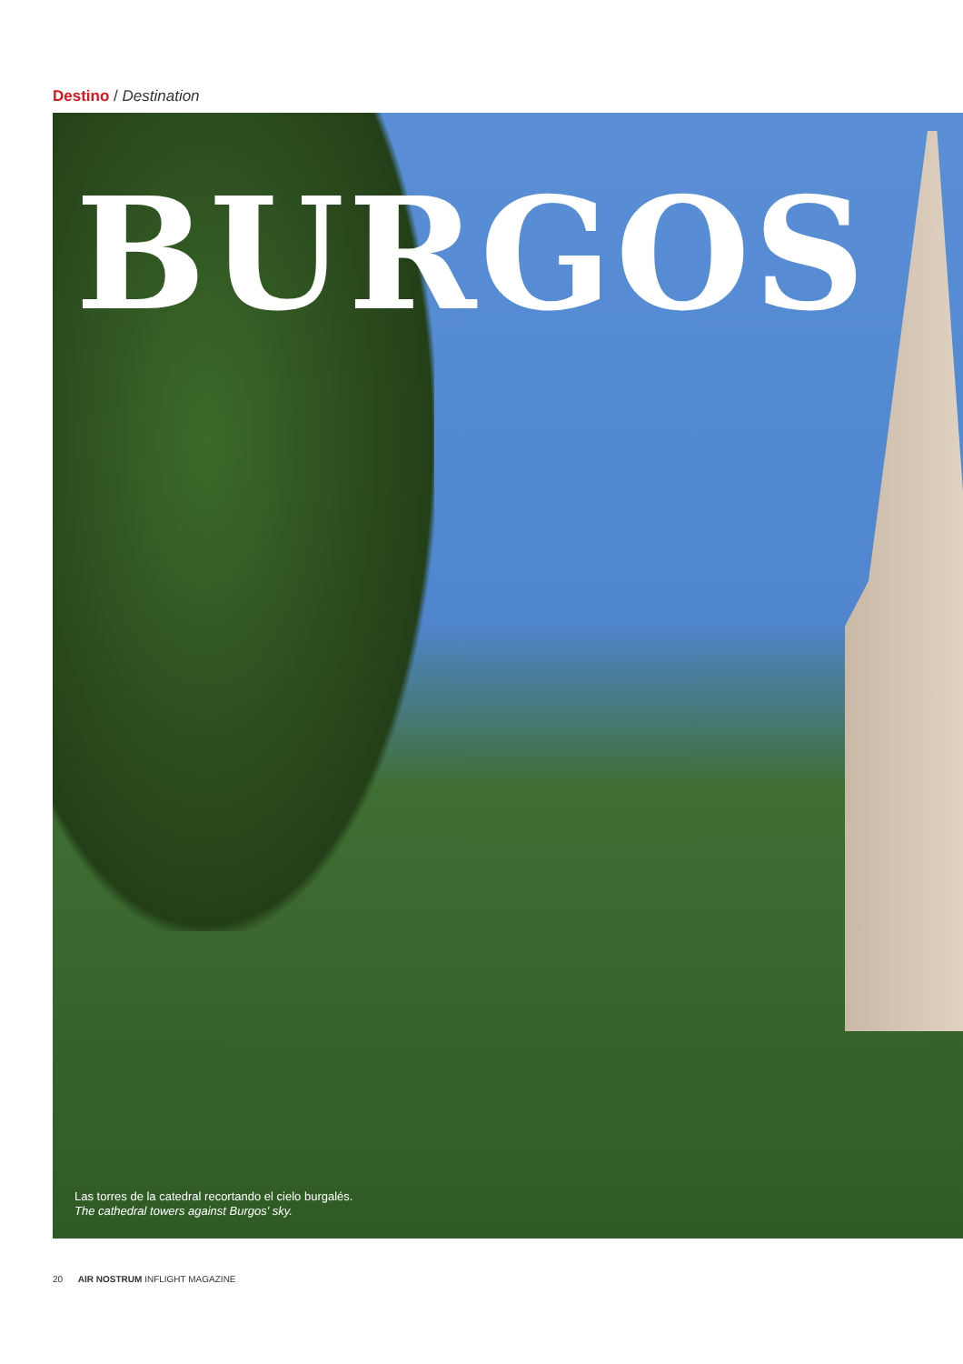Destino / Destination
BURGOS
Las torres de la catedral recortando el cielo burgalés.
The cathedral towers against Burgos' sky.
20 AIR NOSTRUM INFLIGHT MAGAZINE